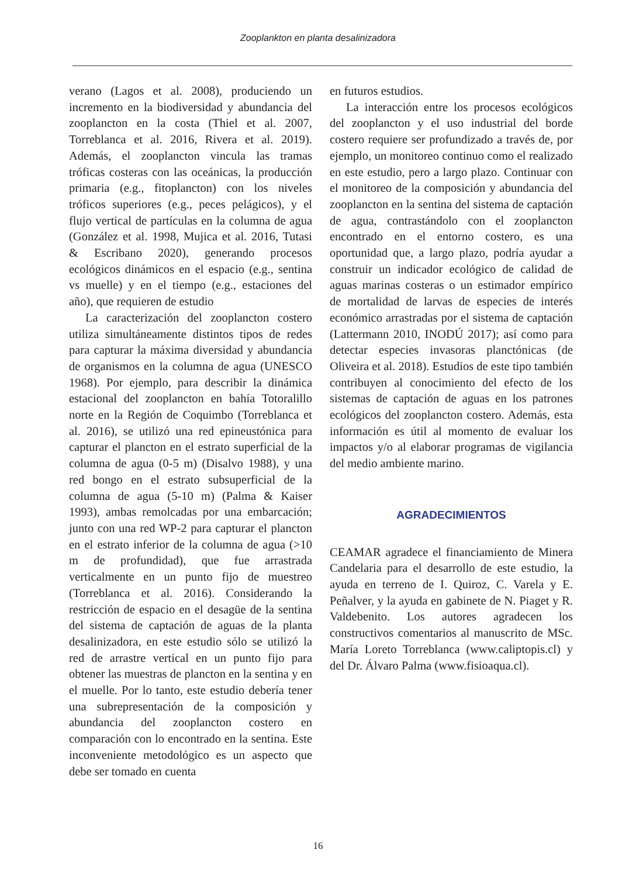Zooplankton en planta desalinizadora
verano (Lagos et al. 2008), produciendo un incremento en la biodiversidad y abundancia del zooplancton en la costa (Thiel et al. 2007, Torreblanca et al. 2016, Rivera et al. 2019). Además, el zooplancton vincula las tramas tróficas costeras con las oceánicas, la producción primaria (e.g., fitoplancton) con los niveles tróficos superiores (e.g., peces pelágicos), y el flujo vertical de partículas en la columna de agua (González et al. 1998, Mujica et al. 2016, Tutasi & Escribano 2020), generando procesos ecológicos dinámicos en el espacio (e.g., sentina vs muelle) y en el tiempo (e.g., estaciones del año), que requieren de estudio
La caracterización del zooplancton costero utiliza simultáneamente distintos tipos de redes para capturar la máxima diversidad y abundancia de organismos en la columna de agua (UNESCO 1968). Por ejemplo, para describir la dinámica estacional del zooplancton en bahía Totoralillo norte en la Región de Coquimbo (Torreblanca et al. 2016), se utilizó una red epineustónica para capturar el plancton en el estrato superficial de la columna de agua (0-5 m) (Disalvo 1988), y una red bongo en el estrato subsuperficial de la columna de agua (5-10 m) (Palma & Kaiser 1993), ambas remolcadas por una embarcación; junto con una red WP-2 para capturar el plancton en el estrato inferior de la columna de agua (>10 m de profundidad), que fue arrastrada verticalmente en un punto fijo de muestreo (Torreblanca et al. 2016). Considerando la restricción de espacio en el desagüe de la sentina del sistema de captación de aguas de la planta desalinizadora, en este estudio sólo se utilizó la red de arrastre vertical en un punto fijo para obtener las muestras de plancton en la sentina y en el muelle. Por lo tanto, este estudio debería tener una subrepresentación de la composición y abundancia del zooplancton costero en comparación con lo encontrado en la sentina. Este inconveniente metodológico es un aspecto que debe ser tomado en cuenta
en futuros estudios.
La interacción entre los procesos ecológicos del zooplancton y el uso industrial del borde costero requiere ser profundizado a través de, por ejemplo, un monitoreo continuo como el realizado en este estudio, pero a largo plazo. Continuar con el monitoreo de la composición y abundancia del zooplancton en la sentina del sistema de captación de agua, contrastándolo con el zooplancton encontrado en el entorno costero, es una oportunidad que, a largo plazo, podría ayudar a construir un indicador ecológico de calidad de aguas marinas costeras o un estimador empírico de mortalidad de larvas de especies de interés económico arrastradas por el sistema de captación (Lattermann 2010, INODÚ 2017); así como para detectar especies invasoras planctónicas (de Oliveira et al. 2018). Estudios de este tipo también contribuyen al conocimiento del efecto de los sistemas de captación de aguas en los patrones ecológicos del zooplancton costero. Además, esta información es útil al momento de evaluar los impactos y/o al elaborar programas de vigilancia del medio ambiente marino.
AGRADECIMIENTOS
CEAMAR agradece el financiamiento de Minera Candelaria para el desarrollo de este estudio, la ayuda en terreno de I. Quiroz, C. Varela y E. Peñalver, y la ayuda en gabinete de N. Piaget y R. Valdebenito. Los autores agradecen los constructivos comentarios al manuscrito de MSc. María Loreto Torreblanca (www.caliptopis.cl) y del Dr. Álvaro Palma (www.fisioaqua.cl).
16